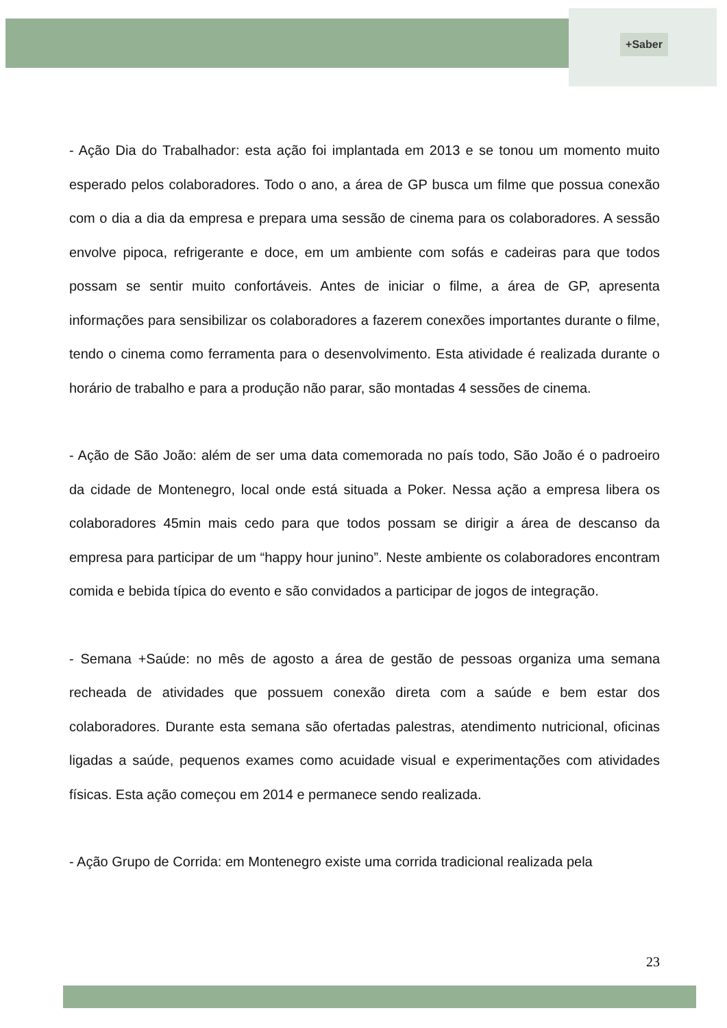+Saber
- Ação Dia do Trabalhador: esta ação foi implantada em 2013 e se tonou um momento muito esperado pelos colaboradores. Todo o ano, a área de GP busca um filme que possua conexão com o dia a dia da empresa e prepara uma sessão de cinema para os colaboradores. A sessão envolve pipoca, refrigerante e doce, em um ambiente com sofás e cadeiras para que todos possam se sentir muito confortáveis. Antes de iniciar o filme, a área de GP, apresenta informações para sensibilizar os colaboradores a fazerem conexões importantes durante o filme, tendo o cinema como ferramenta para o desenvolvimento. Esta atividade é realizada durante o horário de trabalho e para a produção não parar, são montadas 4 sessões de cinema.
- Ação de São João: além de ser uma data comemorada no país todo, São João é o padroeiro da cidade de Montenegro, local onde está situada a Poker. Nessa ação a empresa libera os colaboradores 45min mais cedo para que todos possam se dirigir a área de descanso da empresa para participar de um “happy hour junino”. Neste ambiente os colaboradores encontram comida e bebida típica do evento e são convidados a participar de jogos de integração.
- Semana +Saúde: no mês de agosto a área de gestão de pessoas organiza uma semana recheada de atividades que possuem conexão direta com a saúde e bem estar dos colaboradores. Durante esta semana são ofertadas palestras, atendimento nutricional, oficinas ligadas a saúde, pequenos exames como acuidade visual e experimentações com atividades físicas. Esta ação começou em 2014 e permanece sendo realizada.
- Ação Grupo de Corrida: em Montenegro existe uma corrida tradicional realizada pela
23